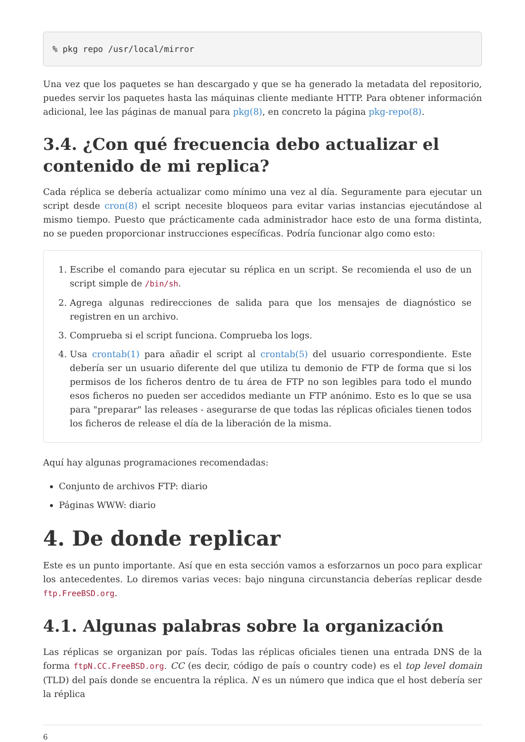% pkg repo /usr/local/mirror
Una vez que los paquetes se han descargado y que se ha generado la metadata del repositorio, puedes servir los paquetes hasta las máquinas cliente mediante HTTP. Para obtener información adicional, lee las páginas de manual para pkg(8), en concreto la página pkg-repo(8).
3.4. ¿Con qué frecuencia debo actualizar el contenido de mi replica?
Cada réplica se debería actualizar como mínimo una vez al día. Seguramente para ejecutar un script desde cron(8) el script necesite bloqueos para evitar varias instancias ejecutándose al mismo tiempo. Puesto que prácticamente cada administrador hace esto de una forma distinta, no se pueden proporcionar instrucciones específicas. Podría funcionar algo como esto:
1. Escribe el comando para ejecutar su réplica en un script. Se recomienda el uso de un script simple de /bin/sh.
2. Agrega algunas redirecciones de salida para que los mensajes de diagnóstico se registren en un archivo.
3. Comprueba si el script funciona. Comprueba los logs.
4. Usa crontab(1) para añadir el script al crontab(5) del usuario correspondiente. Este debería ser un usuario diferente del que utiliza tu demonio de FTP de forma que si los permisos de los ficheros dentro de tu área de FTP no son legibles para todo el mundo esos ficheros no pueden ser accedidos mediante un FTP anónimo. Esto es lo que se usa para "preparar" las releases - asegurarse de que todas las réplicas oficiales tienen todos los ficheros de release el día de la liberación de la misma.
Aquí hay algunas programaciones recomendadas:
Conjunto de archivos FTP: diario
Páginas WWW: diario
4. De donde replicar
Este es un punto importante. Así que en esta sección vamos a esforzarnos un poco para explicar los antecedentes. Lo diremos varias veces: bajo ninguna circunstancia deberías replicar desde ftp.FreeBSD.org.
4.1. Algunas palabras sobre la organización
Las réplicas se organizan por país. Todas las réplicas oficiales tienen una entrada DNS de la forma ftpN.CC.FreeBSD.org. CC (es decir, código de país o country code) es el top level domain (TLD) del país donde se encuentra la réplica. N es un número que indica que el host debería ser la réplica
6